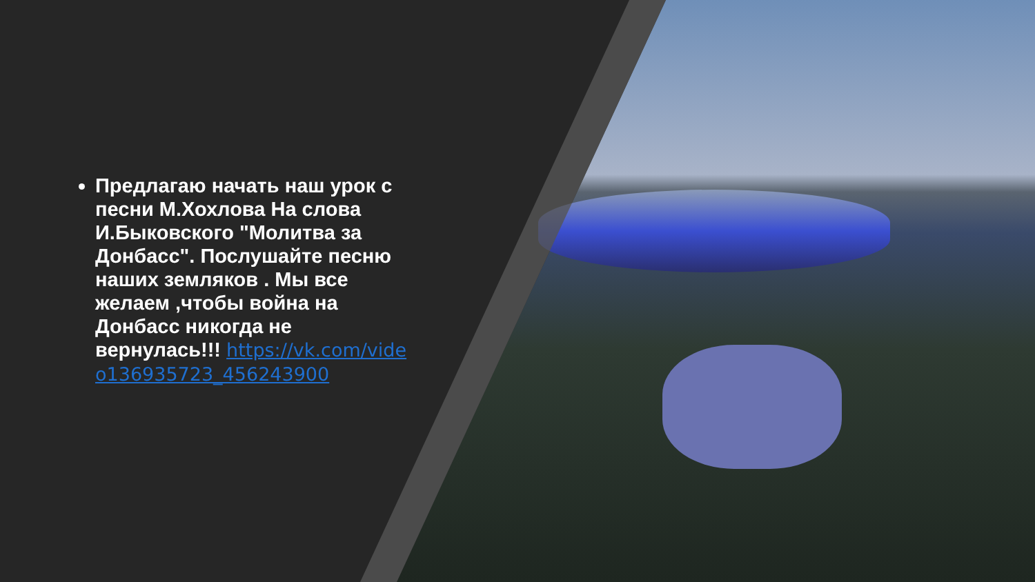Предлагаю начать наш урок с песни М.Хохлова На слова И.Быковского "Молитва за Донбасс". Послушайте песню наших земляков . Мы все желаем ,чтобы война на Донбасс никогда не вернулась!!! https://vk.com/video136935723_456243900